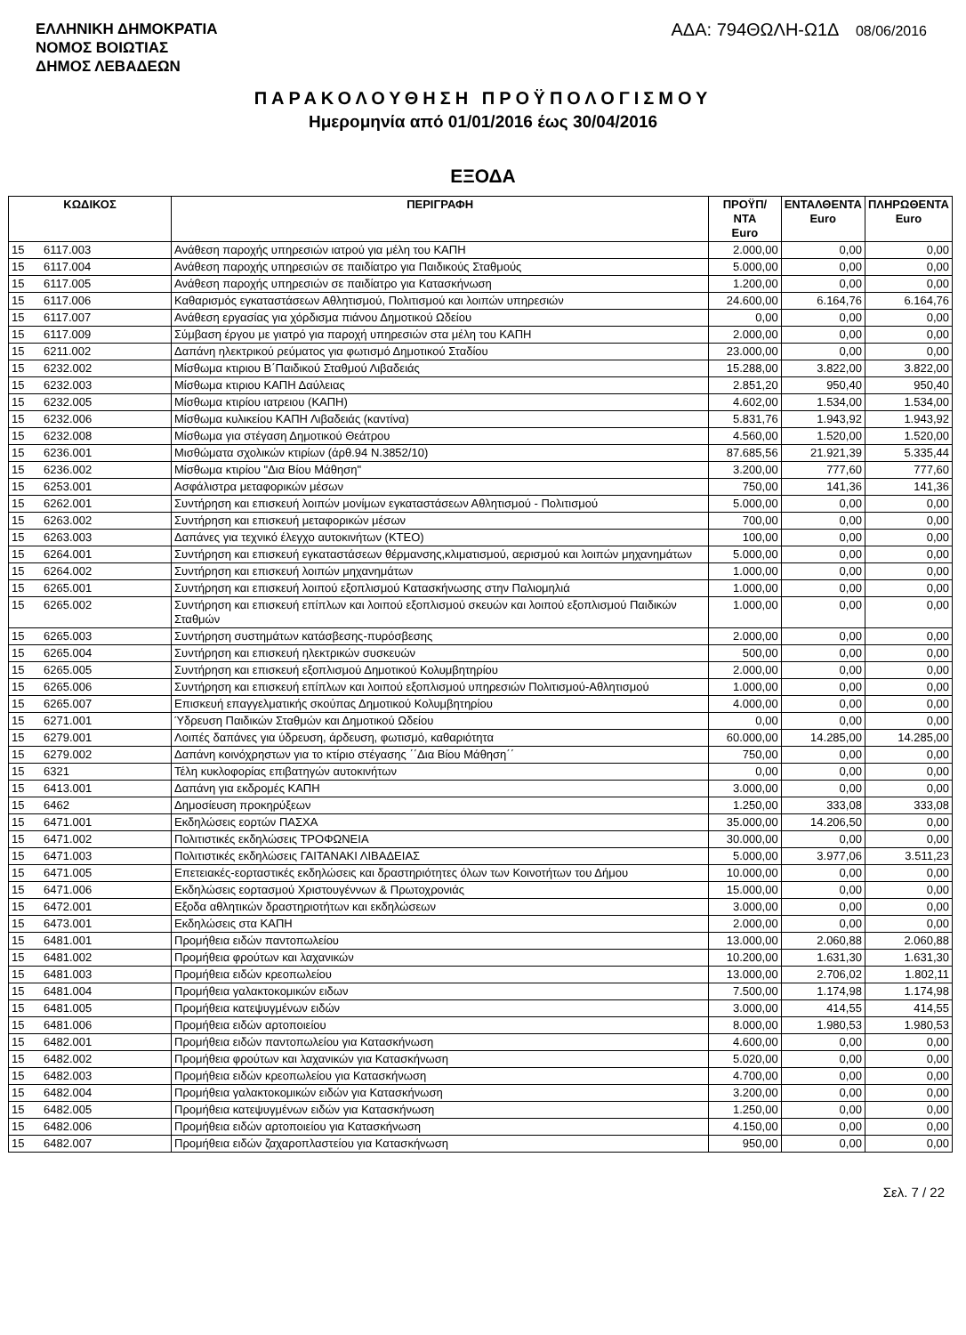ΕΛΛΗΝΙΚΗ ΔΗΜΟΚΡΑΤΙΑ
ΝΟΜΟΣ ΒΟΙΩΤΙΑΣ
ΔΗΜΟΣ ΛΕΒΑΔΕΩΝ
ΑΔΑ: 794ΘΩΛΗ-Ω1Δ 08/06/2016
ΠΑΡΑΚΟΛΟΥΘΗΣΗ ΠΡΟΫΠΟΛΟΓΙΣΜΟΥ
Ημερομηνία από 01/01/2016 έως 30/04/2016
ΕΞΟΔΑ
| ΚΩΔΙΚΟΣ | | ΠΕΡΙΓΡΑΦΗ | ΠΡΟΫΠ/ΝΤΑ Euro | ΕΝΤΑΛΘΕΝΤΑ Euro | ΠΛΗΡΩΘΕΝΤΑ Euro |
| --- | --- | --- | --- | --- | --- |
| 15 | 6117.003 | Ανάθεση παροχής υπηρεσιών ιατρού για μέλη του ΚΑΠΗ | 2.000,00 | 0,00 | 0,00 |
| 15 | 6117.004 | Ανάθεση παροχής υπηρεσιών σε παιδίατρο για Παιδικούς Σταθμούς | 5.000,00 | 0,00 | 0,00 |
| 15 | 6117.005 | Ανάθεση παροχής υπηρεσιών σε παιδίατρο για Κατασκήνωση | 1.200,00 | 0,00 | 0,00 |
| 15 | 6117.006 | Καθαρισμός εγκαταστάσεων Αθλητισμού, Πολιτισμού και λοιπών υπηρεσιών | 24.600,00 | 6.164,76 | 6.164,76 |
| 15 | 6117.007 | Ανάθεση εργασίας για χόρδισμα πιάνου Δημοτικού Ωδείου | 0,00 | 0,00 | 0,00 |
| 15 | 6117.009 | Σύμβαση έργου με γιατρό για παροχή υπηρεσιών στα μέλη του ΚΑΠΗ | 2.000,00 | 0,00 | 0,00 |
| 15 | 6211.002 | Δαπάνη ηλεκτρικού ρεύματος για φωτισμό Δημοτικού Σταδίου | 23.000,00 | 0,00 | 0,00 |
| 15 | 6232.002 | Μίσθωμα κτιριου Β΄Παιδικού Σταθμού Λιβαδειάς | 15.288,00 | 3.822,00 | 3.822,00 |
| 15 | 6232.003 | Μίσθωμα κτιριου ΚΑΠΗ Δαύλειας | 2.851,20 | 950,40 | 950,40 |
| 15 | 6232.005 | Μίσθωμα κτιρίου ιατρειου (ΚΑΠΗ) | 4.602,00 | 1.534,00 | 1.534,00 |
| 15 | 6232.006 | Μίσθωμα κυλικείου ΚΑΠΗ Λιβαδειάς (καντίνα) | 5.831,76 | 1.943,92 | 1.943,92 |
| 15 | 6232.008 | Μίσθωμα για στέγαση Δημοτικού Θεάτρου | 4.560,00 | 1.520,00 | 1.520,00 |
| 15 | 6236.001 | Μισθώματα σχολικών κτιρίων (άρθ.94 Ν.3852/10) | 87.685,56 | 21.921,39 | 5.335,44 |
| 15 | 6236.002 | Μίσθωμα κτιρίου "Δια Βίου Μάθηση" | 3.200,00 | 777,60 | 777,60 |
| 15 | 6253.001 | Ασφάλιστρα μεταφορικών μέσων | 750,00 | 141,36 | 141,36 |
| 15 | 6262.001 | Συντήρηση και επισκευή λοιπών μονίμων εγκαταστάσεων Αθλητισμού - Πολιτισμού | 5.000,00 | 0,00 | 0,00 |
| 15 | 6263.002 | Συντήρηση και επισκευή μεταφορικών μέσων | 700,00 | 0,00 | 0,00 |
| 15 | 6263.003 | Δαπάνες για τεχνικό έλεγχο αυτοκινήτων (ΚΤΕΟ) | 100,00 | 0,00 | 0,00 |
| 15 | 6264.001 | Συντήρηση και επισκευή εγκαταστάσεων θέρμανσης,κλιματισμού, αερισμού και λοιπών μηχανημάτων | 5.000,00 | 0,00 | 0,00 |
| 15 | 6264.002 | Συντήρηση και επισκευή λοιπών μηχανημάτων | 1.000,00 | 0,00 | 0,00 |
| 15 | 6265.001 | Συντήρηση και επισκευή λοιπού εξοπλισμού Κατασκήνωσης στην Παλιομηλιά | 1.000,00 | 0,00 | 0,00 |
| 15 | 6265.002 | Συντήρηση και επισκευή επίπλων και λοιπού εξοπλισμού σκευών και λοιπού εξοπλισμού Παιδικών Σταθμών | 1.000,00 | 0,00 | 0,00 |
| 15 | 6265.003 | Συντήρηση συστημάτων κατάσβεσης-πυρόσβεσης | 2.000,00 | 0,00 | 0,00 |
| 15 | 6265.004 | Συντήρηση και επισκευή ηλεκτρικών συσκευών | 500,00 | 0,00 | 0,00 |
| 15 | 6265.005 | Συντήρηση και επισκευή εξοπλισμού Δημοτικού Κολυμβητηρίου | 2.000,00 | 0,00 | 0,00 |
| 15 | 6265.006 | Συντήρηση και επισκευή επίπλων και λοιπού εξοπλισμού υπηρεσιών Πολιτισμού-Αθλητισμού | 1.000,00 | 0,00 | 0,00 |
| 15 | 6265.007 | Επισκευή επαγγελματικής σκούπας Δημοτικού Κολυμβητηρίου | 4.000,00 | 0,00 | 0,00 |
| 15 | 6271.001 | Ύδρευση Παιδικών Σταθμών και Δημοτικού Ωδείου | 0,00 | 0,00 | 0,00 |
| 15 | 6279.001 | Λοιπές δαπάνες για ύδρευση, άρδευση, φωτισμό, καθαριότητα | 60.000,00 | 14.285,00 | 14.285,00 |
| 15 | 6279.002 | Δαπάνη κοινόχρηστων για το κτίριο στέγασης ΄΄Δια Βίου Μάθηση΄΄ | 750,00 | 0,00 | 0,00 |
| 15 | 6321 | Τέλη κυκλοφορίας επιβατηγών αυτοκινήτων | 0,00 | 0,00 | 0,00 |
| 15 | 6413.001 | Δαπάνη για εκδρομές ΚΑΠΗ | 3.000,00 | 0,00 | 0,00 |
| 15 | 6462 | Δημοσίευση προκηρύξεων | 1.250,00 | 333,08 | 333,08 |
| 15 | 6471.001 | Εκδηλώσεις εορτών ΠΑΣΧΑ | 35.000,00 | 14.206,50 | 0,00 |
| 15 | 6471.002 | Πολιτιστικές εκδηλώσεις ΤΡΟΦΩΝΕΙΑ | 30.000,00 | 0,00 | 0,00 |
| 15 | 6471.003 | Πολιτιστικές εκδηλώσεις ΓΑΙΤΑΝΑΚΙ ΛΙΒΑΔΕΙΑΣ | 5.000,00 | 3.977,06 | 3.511,23 |
| 15 | 6471.005 | Επετειακές-εορταστικές εκδηλώσεις και δραστηριότητες όλων των Κοινοτήτων του Δήμου | 10.000,00 | 0,00 | 0,00 |
| 15 | 6471.006 | Εκδηλώσεις εορτασμού Χριστουγέννων & Πρωτοχρονιάς | 15.000,00 | 0,00 | 0,00 |
| 15 | 6472.001 | Εξοδα αθλητικών δραστηριοτήτων και εκδηλώσεων | 3.000,00 | 0,00 | 0,00 |
| 15 | 6473.001 | Εκδηλώσεις στα ΚΑΠΗ | 2.000,00 | 0,00 | 0,00 |
| 15 | 6481.001 | Προμήθεια ειδών παντοπωλείου | 13.000,00 | 2.060,88 | 2.060,88 |
| 15 | 6481.002 | Προμήθεια φρούτων και λαχανικών | 10.200,00 | 1.631,30 | 1.631,30 |
| 15 | 6481.003 | Προμήθεια ειδών κρεοπωλείου | 13.000,00 | 2.706,02 | 1.802,11 |
| 15 | 6481.004 | Προμήθεια γαλακτοκομικών ειδων | 7.500,00 | 1.174,98 | 1.174,98 |
| 15 | 6481.005 | Προμήθεια κατεψυγμένων ειδών | 3.000,00 | 414,55 | 414,55 |
| 15 | 6481.006 | Προμήθεια ειδών αρτοποιείου | 8.000,00 | 1.980,53 | 1.980,53 |
| 15 | 6482.001 | Προμήθεια ειδών παντοπωλείου για Κατασκήνωση | 4.600,00 | 0,00 | 0,00 |
| 15 | 6482.002 | Προμήθεια φρούτων και λαχανικών για Κατασκήνωση | 5.020,00 | 0,00 | 0,00 |
| 15 | 6482.003 | Προμήθεια ειδών κρεοπωλείου για Κατασκήνωση | 4.700,00 | 0,00 | 0,00 |
| 15 | 6482.004 | Προμήθεια γαλακτοκομικών ειδών για Κατασκήνωση | 3.200,00 | 0,00 | 0,00 |
| 15 | 6482.005 | Προμήθεια κατεψυγμένων ειδών για Κατασκήνωση | 1.250,00 | 0,00 | 0,00 |
| 15 | 6482.006 | Προμήθεια ειδών αρτοποιείου για Κατασκήνωση | 4.150,00 | 0,00 | 0,00 |
| 15 | 6482.007 | Προμήθεια ειδών ζαχαροπλαστείου για Κατασκήνωση | 950,00 | 0,00 | 0,00 |
Σελ. 7 / 22